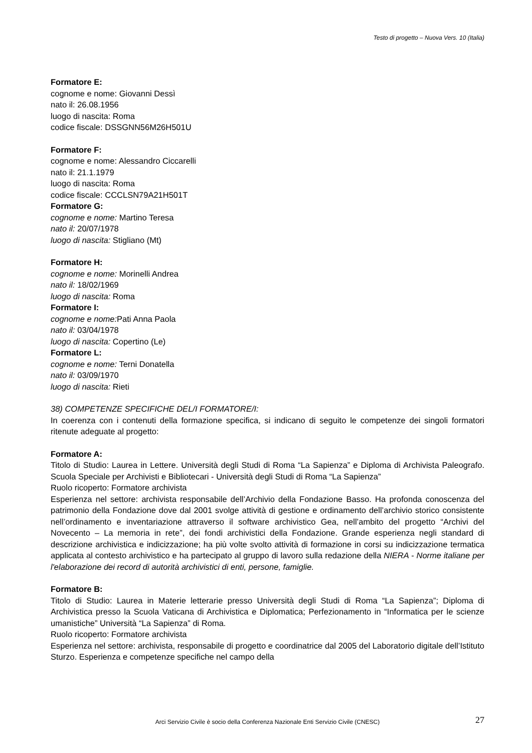Testo di progetto – Nuova Vers. 10 (Italia)
Formatore E:
cognome e nome: Giovanni Dessì
nato il: 26.08.1956
luogo di nascita: Roma
codice fiscale: DSSGNN56M26H501U
Formatore F:
cognome e nome: Alessandro Ciccarelli
nato il: 21.1.1979
luogo di nascita: Roma
codice fiscale: CCCLSN79A21H501T
Formatore G:
cognome e nome: Martino Teresa
nato il: 20/07/1978
luogo di nascita: Stigliano (Mt)
Formatore H:
cognome e nome: Morinelli Andrea
nato il: 18/02/1969
luogo di nascita: Roma
Formatore I:
cognome e nome: Pati Anna Paola
nato il: 03/04/1978
luogo di nascita: Copertino (Le)
Formatore L:
cognome e nome: Terni Donatella
nato il: 03/09/1970
luogo di nascita: Rieti
38) COMPETENZE SPECIFICHE DEL/I FORMATORE/I:
In coerenza con i contenuti della formazione specifica, si indicano di seguito le competenze dei singoli formatori ritenute adeguate al progetto:
Formatore A:
Titolo di Studio: Laurea in Lettere. Università degli Studi di Roma “La Sapienza” e Diploma di Archivista Paleografo. Scuola Speciale per Archivisti e Bibliotecari - Università degli Studi di Roma “La Sapienza”
Ruolo ricoperto: Formatore archivista
Esperienza nel settore: archivista responsabile dell’Archivio della Fondazione Basso. Ha profonda conoscenza del patrimonio della Fondazione dove dal 2001 svolge attività di gestione e ordinamento dell’archivio storico consistente nell’ordinamento e inventariazione attraverso il software archivistico Gea, nell’ambito del progetto “Archivi del Novecento – La memoria in rete”, dei fondi archivistici della Fondazione. Grande esperienza negli standard di descrizione archivistica e indicizzazione; ha più volte svolto attività di formazione in corsi su indicizzazione termatica applicata al contesto archivistico e ha partecipato al gruppo di lavoro sulla redazione della NIERA - Norme italiane per l'elaborazione dei record di autorità archivistici di enti, persone, famiglie.
Formatore B:
Titolo di Studio: Laurea in Materie letterarie presso Università degli Studi di Roma “La Sapienza”; Diploma di Archivistica presso la Scuola Vaticana di Archivistica e Diplomatica; Perfezionamento in “Informatica per le scienze umanistiche” Università “La Sapienza” di Roma.
Ruolo ricoperto: Formatore archivista
Esperienza nel settore: archivista, responsabile di progetto e coordinatrice dal 2005 del Laboratorio digitale dell’Istituto Sturzo. Esperienza e competenze specifiche nel campo della
Arci Servizio Civile è socio della Conferenza Nazionale Enti Servizio Civile (CNESC) 27